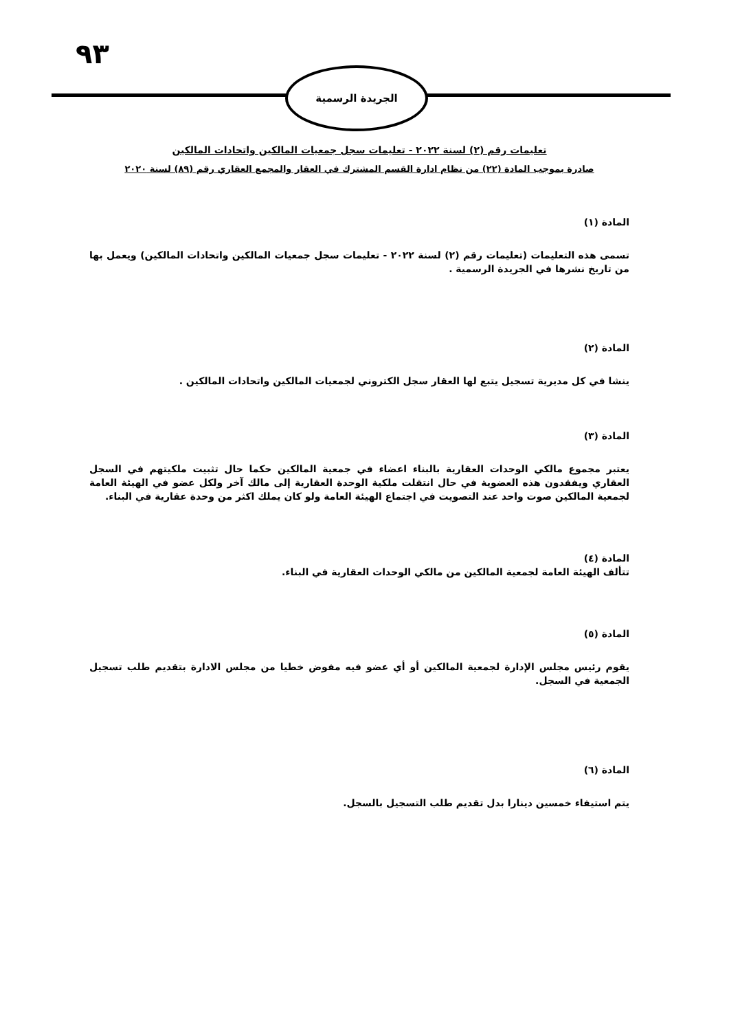٩٣
الجريدة الرسمية
تعليمات رقم (٢) لسنة ٢٠٢٢ - تعليمات سجل جمعيات المالكين واتحادات المالكين
صادرة بموجب المادة (٢٢) من نظام ادارة القسم المشترك في العقار والمجمع العقاري رقم (٨٩) لسنة ٢٠٢٠
المادة (١)
تسمى هذه التعليمات (تعليمات رقم (٢) لسنة ٢٠٢٢ - تعليمات سجل جمعيات المالكين واتحادات المالكين) ويعمل بها من تاريخ نشرها في الجريدة الرسمية .
المادة (٢)
ينشا في كل مديرية تسجيل يتبع لها العقار سجل الكتروني لجمعيات المالكين واتحادات المالكين .
المادة (٣)
يعتبر مجموع مالكي الوحدات العقارية بالبناء اعضاء في جمعية المالكين حكما حال تثبيت ملكيتهم في السجل العقاري ويفقدون هذه العضوية في حال انتقلت ملكية الوحدة العقارية إلى مالك آخر ولكل عضو في الهيئة العامة لجمعية المالكين صوت واحد عند التصويت في اجتماع الهيئة العامة ولو كان يملك اكثر من وحدة عقارية في البناء.
المادة (٤)
تتألف الهيئة العامة لجمعية المالكين من مالكي الوحدات العقارية في البناء.
المادة (٥)
يقوم رئيس مجلس الإدارة لجمعية المالكين أو أي عضو فيه مفوض خطيا من مجلس الادارة بتقديم طلب تسجيل الجمعية في السجل.
المادة (٦)
يتم استيفاء خمسين دينارا بدل تقديم طلب التسجيل بالسجل.